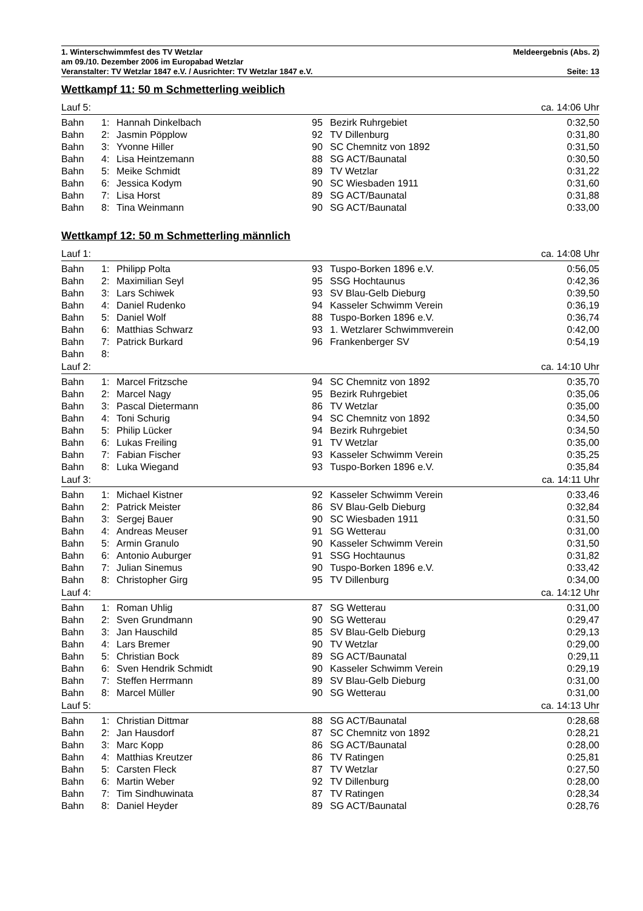1. Winterschwimmfest des TV Wetzlar
am 09./10. Dezember 2006 im Europabad Wetzlar
Veranstalter: TV Wetzlar 1847 e.V. / Ausrichter: TV Wetzlar 1847 e.V.
Meldeergebnis (Abs. 2)
Seite: 13
Wettkampf 11: 50 m Schmetterling weiblich
| Lauf 5: | | | | | ca. 14:06 Uhr |
| Bahn | 1: | Hannah Dinkelbach | 95 | Bezirk Ruhrgebiet | 0:32,50 |
| Bahn | 2: | Jasmin Pöpplow | 92 | TV Dillenburg | 0:31,80 |
| Bahn | 3: | Yvonne Hiller | 90 | SC Chemnitz von 1892 | 0:31,50 |
| Bahn | 4: | Lisa Heintzemann | 88 | SG ACT/Baunatal | 0:30,50 |
| Bahn | 5: | Meike Schmidt | 89 | TV Wetzlar | 0:31,22 |
| Bahn | 6: | Jessica Kodym | 90 | SC Wiesbaden 1911 | 0:31,60 |
| Bahn | 7: | Lisa Horst | 89 | SG ACT/Baunatal | 0:31,88 |
| Bahn | 8: | Tina Weinmann | 90 | SG ACT/Baunatal | 0:33,00 |
Wettkampf 12: 50 m Schmetterling männlich
| Lauf 1: | | | | | ca. 14:08 Uhr |
| Bahn | 1: | Philipp Polta | 93 | Tuspo-Borken 1896 e.V. | 0:56,05 |
| Bahn | 2: | Maximilian Seyl | 95 | SSG Hochtaunus | 0:42,36 |
| Bahn | 3: | Lars Schiwek | 93 | SV Blau-Gelb Dieburg | 0:39,50 |
| Bahn | 4: | Daniel Rudenko | 94 | Kasseler Schwimm Verein | 0:36,19 |
| Bahn | 5: | Daniel Wolf | 88 | Tuspo-Borken 1896 e.V. | 0:36,74 |
| Bahn | 6: | Matthias Schwarz | 93 | 1. Wetzlarer Schwimmverein | 0:42,00 |
| Bahn | 7: | Patrick Burkard | 96 | Frankenberger SV | 0:54,19 |
| Bahn | 8: | | | | |
| Lauf 2: | | | | | ca. 14:10 Uhr |
| Bahn | 1: | Marcel Fritzsche | 94 | SC Chemnitz von 1892 | 0:35,70 |
| Bahn | 2: | Marcel Nagy | 95 | Bezirk Ruhrgebiet | 0:35,06 |
| Bahn | 3: | Pascal Dietermann | 86 | TV Wetzlar | 0:35,00 |
| Bahn | 4: | Toni Schurig | 94 | SC Chemnitz von 1892 | 0:34,50 |
| Bahn | 5: | Philip Lücker | 94 | Bezirk Ruhrgebiet | 0:34,50 |
| Bahn | 6: | Lukas Freiling | 91 | TV Wetzlar | 0:35,00 |
| Bahn | 7: | Fabian Fischer | 93 | Kasseler Schwimm Verein | 0:35,25 |
| Bahn | 8: | Luka Wiegand | 93 | Tuspo-Borken 1896 e.V. | 0:35,84 |
| Lauf 3: | | | | | ca. 14:11 Uhr |
| Bahn | 1: | Michael Kistner | 92 | Kasseler Schwimm Verein | 0:33,46 |
| Bahn | 2: | Patrick Meister | 86 | SV Blau-Gelb Dieburg | 0:32,84 |
| Bahn | 3: | Sergej Bauer | 90 | SC Wiesbaden 1911 | 0:31,50 |
| Bahn | 4: | Andreas Meuser | 91 | SG Wetterau | 0:31,00 |
| Bahn | 5: | Armin Granulo | 90 | Kasseler Schwimm Verein | 0:31,50 |
| Bahn | 6: | Antonio Auburger | 91 | SSG Hochtaunus | 0:31,82 |
| Bahn | 7: | Julian Sinemus | 90 | Tuspo-Borken 1896 e.V. | 0:33,42 |
| Bahn | 8: | Christopher Girg | 95 | TV Dillenburg | 0:34,00 |
| Lauf 4: | | | | | ca. 14:12 Uhr |
| Bahn | 1: | Roman Uhlig | 87 | SG Wetterau | 0:31,00 |
| Bahn | 2: | Sven Grundmann | 90 | SG Wetterau | 0:29,47 |
| Bahn | 3: | Jan Hauschild | 85 | SV Blau-Gelb Dieburg | 0:29,13 |
| Bahn | 4: | Lars Bremer | 90 | TV Wetzlar | 0:29,00 |
| Bahn | 5: | Christian Bock | 89 | SG ACT/Baunatal | 0:29,11 |
| Bahn | 6: | Sven Hendrik Schmidt | 90 | Kasseler Schwimm Verein | 0:29,19 |
| Bahn | 7: | Steffen Herrmann | 89 | SV Blau-Gelb Dieburg | 0:31,00 |
| Bahn | 8: | Marcel Müller | 90 | SG Wetterau | 0:31,00 |
| Lauf 5: | | | | | ca. 14:13 Uhr |
| Bahn | 1: | Christian Dittmar | 88 | SG ACT/Baunatal | 0:28,68 |
| Bahn | 2: | Jan Hausdorf | 87 | SC Chemnitz von 1892 | 0:28,21 |
| Bahn | 3: | Marc Kopp | 86 | SG ACT/Baunatal | 0:28,00 |
| Bahn | 4: | Matthias Kreutzer | 86 | TV Ratingen | 0:25,81 |
| Bahn | 5: | Carsten Fleck | 87 | TV Wetzlar | 0:27,50 |
| Bahn | 6: | Martin Weber | 92 | TV Dillenburg | 0:28,00 |
| Bahn | 7: | Tim Sindhuwinata | 87 | TV Ratingen | 0:28,34 |
| Bahn | 8: | Daniel Heyder | 89 | SG ACT/Baunatal | 0:28,76 |